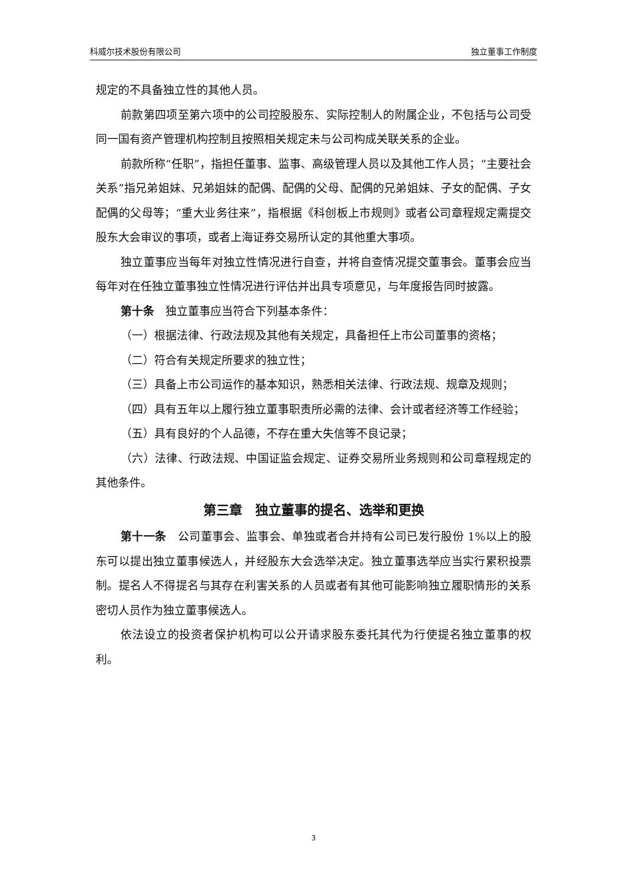科威尔技术股份有限公司 独立董事工作制度
规定的不具备独立性的其他人员。
前款第四项至第六项中的公司控股股东、实际控制人的附属企业，不包括与公司受同一国有资产管理机构控制且按照相关规定未与公司构成关联关系的企业。
前款所称“任职”，指担任董事、监事、高级管理人员以及其他工作人员；“主要社会关系”指兄弟姐妹、兄弟姐妹的配偶、配偶的父母、配偶的兄弟姐妹、子女的配偶、子女配偶的父母等；“重大业务往来”，指根据《科创板上市规则》或者公司章程规定需提交股东大会审议的事项，或者上海证券交易所认定的其他重大事项。
独立董事应当每年对独立性情况进行自查，并将自查情况提交董事会。董事会应当每年对在任独立董事独立性情况进行评估并出具专项意见，与年度报告同时披露。
第十条　独立董事应当符合下列基本条件：
（一）根据法律、行政法规及其他有关规定，具备担任上市公司董事的资格；
（二）符合有关规定所要求的独立性；
（三）具备上市公司运作的基本知识，熟悉相关法律、行政法规、规章及规则；
（四）具有五年以上履行独立董事职责所必需的法律、会计或者经济等工作经验；
（五）具有良好的个人品德，不存在重大失信等不良记录；
（六）法律、行政法规、中国证监会规定、证券交易所业务规则和公司章程规定的其他条件。
第三章　独立董事的提名、选举和更换
第十一条　公司董事会、监事会、单独或者合并持有公司已发行股份 1%以上的股东可以提出独立董事候选人，并经股东大会选举决定。独立董事选举应当实行累积投票制。提名人不得提名与其存在利害关系的人员或者有其他可能影响独立履职情形的关系密切人员作为独立董事候选人。
依法设立的投资者保护机构可以公开请求股东委托其代为行使提名独立董事的权利。
3